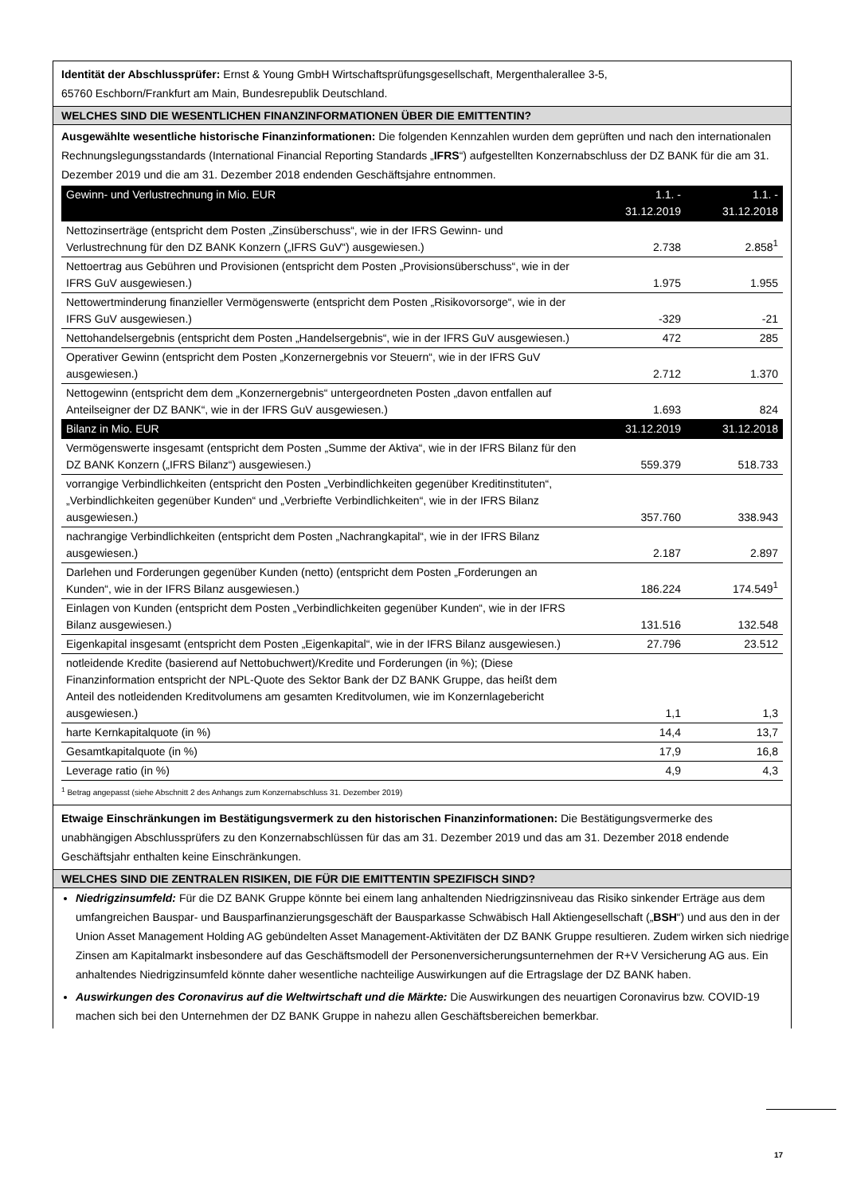Identität der Abschlussprüfer: Ernst & Young GmbH Wirtschaftsprüfungsgesellschaft, Mergenthalerallee 3-5,
65760 Eschborn/Frankfurt am Main, Bundesrepublik Deutschland.
WELCHES SIND DIE WESENTLICHEN FINANZINFORMATIONEN ÜBER DIE EMITTENTIN?
Ausgewählte wesentliche historische Finanzinformationen: Die folgenden Kennzahlen wurden dem geprüften und nach den internationalen Rechnungslegungsstandards (International Financial Reporting Standards „IFRS“) aufgestellten Konzernabschluss der DZ BANK für die am 31. Dezember 2019 und die am 31. Dezember 2018 endenden Geschäftsjahre entnommen.
| Gewinn- und Verlustrechnung in Mio. EUR | 1.1. - 31.12.2019 | 1.1. - 31.12.2018 |
| --- | --- | --- |
| Nettozinserträge (entspricht dem Posten „Zinsüberschuss“, wie in der IFRS Gewinn- und Verlustrechnung für den DZ BANK Konzern („IFRS GuV“) ausgewiesen.) | 2.738 | 2.858<sup>1</sup> |
| Nettoertrag aus Gebühren und Provisionen (entspricht dem Posten „Provisionsüberschuss“, wie in der IFRS GuV ausgewiesen.) | 1.975 | 1.955 |
| Nettowertminderung finanzieller Vermögenswerte (entspricht dem Posten „Risikovorsorge“, wie in der IFRS GuV ausgewiesen.) | -329 | -21 |
| Nettohandelsergebnis (entspricht dem Posten „Handelsergebnis“, wie in der IFRS GuV ausgewiesen.) | 472 | 285 |
| Operativer Gewinn (entspricht dem Posten „Konzernergebnis vor Steuern“, wie in der IFRS GuV ausgewiesen.) | 2.712 | 1.370 |
| Nettogewinn (entspricht dem dem „Konzernergebnis“ untergeordneten Posten „davon entfallen auf Anteilseigner der DZ BANK“, wie in der IFRS GuV ausgewiesen.) | 1.693 | 824 |
| Bilanz in Mio. EUR | 31.12.2019 | 31.12.2018 |
| Vermögenswerte insgesamt (entspricht dem Posten „Summe der Aktiva“, wie in der IFRS Bilanz für den DZ BANK Konzern („IFRS Bilanz“) ausgewiesen.) | 559.379 | 518.733 |
| vorrangige Verbindlichkeiten (entspricht den Posten „Verbindlichkeiten gegenüber Kreditinstituten“, „Verbindlichkeiten gegenüber Kunden“ und „Verbriefte Verbindlichkeiten“, wie in der IFRS Bilanz ausgewiesen.) | 357.760 | 338.943 |
| nachrangige Verbindlichkeiten (entspricht dem Posten „Nachrangkapital“, wie in der IFRS Bilanz ausgewiesen.) | 2.187 | 2.897 |
| Darlehen und Forderungen gegenüber Kunden (netto) (entspricht dem Posten „Forderungen an Kunden“, wie in der IFRS Bilanz ausgewiesen.) | 186.224 | 174.549<sup>1</sup> |
| Einlagen von Kunden (entspricht dem Posten „Verbindlichkeiten gegenüber Kunden“, wie in der IFRS Bilanz ausgewiesen.) | 131.516 | 132.548 |
| Eigenkapital insgesamt (entspricht dem Posten „Eigenkapital“, wie in der IFRS Bilanz ausgewiesen.) | 27.796 | 23.512 |
| notleidende Kredite (basierend auf Nettobuchwert)/Kredite und Forderungen (in %); (Diese Finanzinformation entspricht der NPL-Quote des Sektor Bank der DZ BANK Gruppe, das heißt dem Anteil des notleidenden Kreditvolumens am gesamten Kreditvolumen, wie im Konzernlagebericht ausgewiesen.) | 1,1 | 1,3 |
| harte Kernkapitalquote (in %) | 14,4 | 13,7 |
| Gesamtkapitalquote (in %) | 17,9 | 16,8 |
| Leverage ratio (in %) | 4,9 | 4,3 |
<sup>1</sup> Betrag angepasst (siehe Abschnitt 2 des Anhangs zum Konzernabschluss 31. Dezember 2019)
Etwaige Einschränkungen im Bestätigungsvermerk zu den historischen Finanzinformationen: Die Bestätigungsvermerke des unabhängigen Abschlussprüfers zu den Konzernabschlüssen für das am 31. Dezember 2019 und das am 31. Dezember 2018 endende Geschäftsjahr enthalten keine Einschränkungen.
WELCHES SIND DIE ZENTRALEN RISIKEN, DIE FÜR DIE EMITTENTIN SPEZIFISCH SIND?
Niedrigzinsumfeld: Für die DZ BANK Gruppe könnte bei einem lang anhaltenden Niedrigzinsniveau das Risiko sinkender Erträge aus dem umfangreichen Bauspar- und Bausparfinanzierungsgeschäft der Bausparkasse Schwäbisch Hall Aktiengesellschaft („BSH“) und aus den in der Union Asset Management Holding AG gebündelten Asset Management-Aktivitäten der DZ BANK Gruppe resultieren. Zudem wirken sich niedrige Zinsen am Kapitalmarkt insbesondere auf das Geschäftsmodell der Personenversicherungsunternehmen der R+V Versicherung AG aus. Ein anhaltendes Niedrigzinsumfeld könnte daher wesentliche nachteilige Auswirkungen auf die Ertragslage der DZ BANK haben.
Auswirkungen des Coronavirus auf die Weltwirtschaft und die Märkte: Die Auswirkungen des neuartigen Coronavirus bzw. COVID-19 machen sich bei den Unternehmen der DZ BANK Gruppe in nahezu allen Geschäftsbereichen bemerkbar.
17